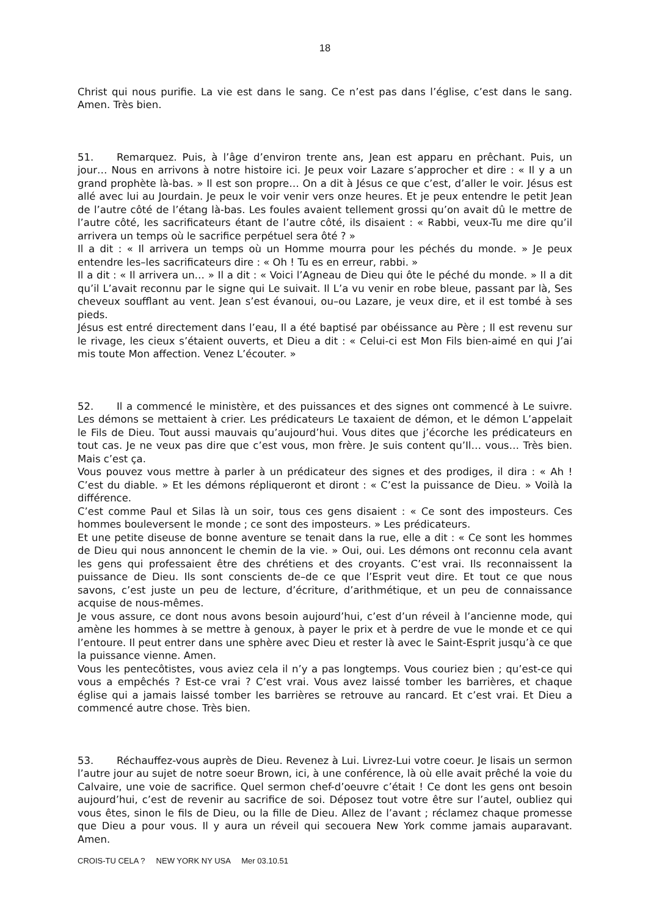18
Christ qui nous purifie. La vie est dans le sang. Ce n’est pas dans l’église, c’est dans le sang. Amen. Très bien.
51. Remarquez. Puis, à l’âge d’environ trente ans, Jean est apparu en prêchant. Puis, un jour… Nous en arrivons à notre histoire ici. Je peux voir Lazare s’approcher et dire : « Il y a un grand prophète là-bas. » Il est son propre… On a dit à Jésus ce que c’est, d’aller le voir. Jésus est allé avec lui au Jourdain. Je peux le voir venir vers onze heures. Et je peux entendre le petit Jean de l’autre côté de l’étang là-bas. Les foules avaient tellement grossi qu’on avait dû le mettre de l’autre côté, les sacrificateurs étant de l’autre côté, ils disaient : « Rabbi, veux-Tu me dire qu’il arrivera un temps où le sacrifice perpétuel sera ôté ? »
Il a dit : « Il arrivera un temps où un Homme mourra pour les péchés du monde. » Je peux entendre les–les sacrificateurs dire : « Oh ! Tu es en erreur, rabbi. »
Il a dit : « Il arrivera un… » Il a dit : « Voici l’Agneau de Dieu qui ôte le péché du monde. » Il a dit qu’il L’avait reconnu par le signe qui Le suivait. Il L’a vu venir en robe bleue, passant par là, Ses cheveux soufflant au vent. Jean s’est évanoui, ou–ou Lazare, je veux dire, et il est tombé à ses pieds.
Jésus est entré directement dans l’eau, Il a été baptisé par obéissance au Père ; Il est revenu sur le rivage, les cieux s’étaient ouverts, et Dieu a dit : « Celui-ci est Mon Fils bien-aimé en qui J’ai mis toute Mon affection. Venez L’écouter. »
52. Il a commencé le ministère, et des puissances et des signes ont commencé à Le suivre. Les démons se mettaient à crier. Les prédicateurs Le taxaient de démon, et le démon L’appelait le Fils de Dieu. Tout aussi mauvais qu’aujourd’hui. Vous dites que j’écorche les prédicateurs en tout cas. Je ne veux pas dire que c’est vous, mon frère. Je suis content qu’Il… vous… Très bien. Mais c’est ça.
Vous pouvez vous mettre à parler à un prédicateur des signes et des prodiges, il dira : « Ah ! C’est du diable. » Et les démons répliqueront et diront : « C’est la puissance de Dieu. » Voilà la différence.
C’est comme Paul et Silas là un soir, tous ces gens disaient : « Ce sont des imposteurs. Ces hommes bouleversent le monde ; ce sont des imposteurs. » Les prédicateurs.
Et une petite diseuse de bonne aventure se tenait dans la rue, elle a dit : « Ce sont les hommes de Dieu qui nous annoncent le chemin de la vie. » Oui, oui. Les démons ont reconnu cela avant les gens qui professaient être des chrétiens et des croyants. C’est vrai. Ils reconnaissent la puissance de Dieu. Ils sont conscients de–de ce que l’Esprit veut dire. Et tout ce que nous savons, c’est juste un peu de lecture, d’écriture, d’arithmétique, et un peu de connaissance acquise de nous-mêmes.
Je vous assure, ce dont nous avons besoin aujourd’hui, c’est d’un réveil à l’ancienne mode, qui amène les hommes à se mettre à genoux, à payer le prix et à perdre de vue le monde et ce qui l’entoure. Il peut entrer dans une sphère avec Dieu et rester là avec le Saint-Esprit jusqu’à ce que la puissance vienne. Amen.
Vous les pentecôtistes, vous aviez cela il n’y a pas longtemps. Vous couriez bien ; qu’est-ce qui vous a empêchés ? Est-ce vrai ? C’est vrai. Vous avez laissé tomber les barrières, et chaque église qui a jamais laissé tomber les barrières se retrouve au rancard. Et c’est vrai. Et Dieu a commencé autre chose. Très bien.
53. Réchauffez-vous auprès de Dieu. Revenez à Lui. Livrez-Lui votre coeur. Je lisais un sermon l’autre jour au sujet de notre soeur Brown, ici, à une conférence, là où elle avait prêché la voie du Calvaire, une voie de sacrifice. Quel sermon chef-d’oeuvre c’était ! Ce dont les gens ont besoin aujourd’hui, c’est de revenir au sacrifice de soi. Déposez tout votre être sur l’autel, oubliez qui vous êtes, sinon le fils de Dieu, ou la fille de Dieu. Allez de l’avant ; réclamez chaque promesse que Dieu a pour vous. Il y aura un réveil qui secouera New York comme jamais auparavant. Amen.
CROIS-TU CELA ? NEW YORK NY USA Mer 03.10.51